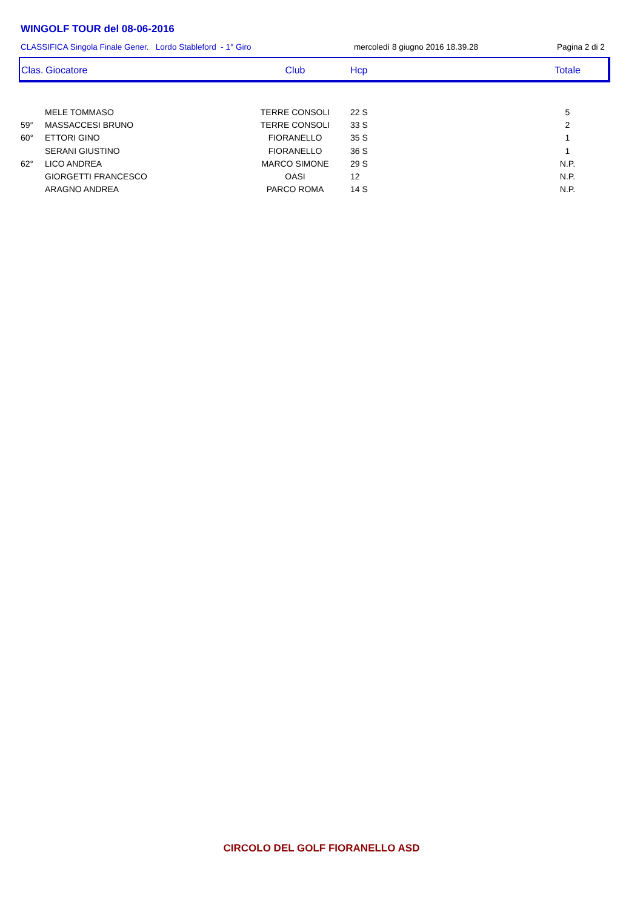WINGOLF TOUR del 08-06-2016
CLASSIFICA Singola Finale Gener. Lordo Stableford - 1° Giro mercoledì 8 giugno 2016 18.39.28 Pagina 2 di 2
| Clas. | Giocatore | Club | Hcp | Totale |
| --- | --- | --- | --- | --- |
| | MELE TOMMASO | TERRE CONSOLI | 22 S | 5 |
| 59° | MASSACCESI BRUNO | TERRE CONSOLI | 33 S | 2 |
| 60° | ETTORI GINO | FIORANELLO | 35 S | 1 |
| | SERANI GIUSTINO | FIORANELLO | 36 S | 1 |
| 62° | LICO ANDREA | MARCO SIMONE | 29 S | N.P. |
| | GIORGETTI FRANCESCO | OASI | 12 | N.P. |
| | ARAGNO ANDREA | PARCO ROMA | 14 S | N.P. |
CIRCOLO DEL GOLF FIORANELLO ASD